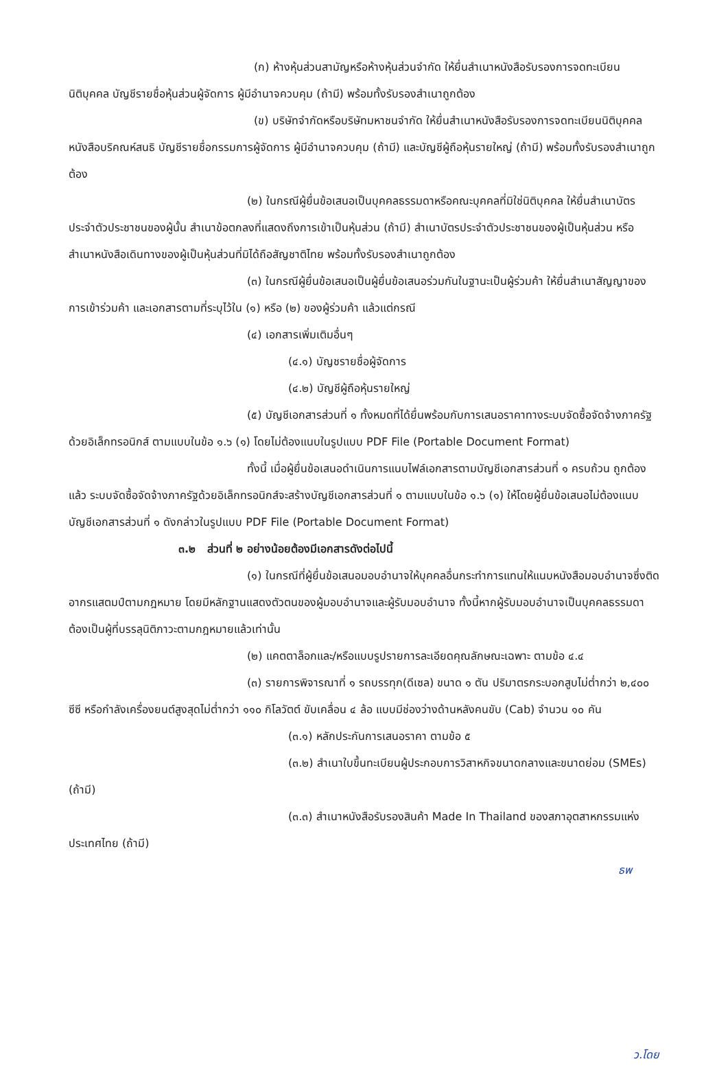(ก) ห้างหุ้นส่วนสามัญหรือห้างหุ้นส่วนจำกัด ให้ยื่นสำเนาหนังสือรับรองการจดทะเบียนนิติบุคคล บัญชีรายชื่อหุ้นส่วนผู้จัดการ ผู้มีอำนาจควบคุม (ถ้ามี) พร้อมทั้งรับรองสำเนาถูกต้อง
(ข) บริษัทจำกัดหรือบริษัทมหาชนจำกัด ให้ยื่นสำเนาหนังสือรับรองการจดทะเบียนนิติบุคคล หนังสือบริคณห์สนธิ บัญชีรายชื่อกรรมการผู้จัดการ ผู้มีอำนาจควบคุม (ถ้ามี) และบัญชีผู้ถือหุ้นรายใหญ่ (ถ้ามี) พร้อมทั้งรับรองสำเนาถูกต้อง
(๒) ในกรณีผู้ยื่นข้อเสนอเป็นบุคคลธรรมดาหรือคณะบุคคลที่มิใช่นิติบุคคล ให้ยื่นสำเนาบัตรประจำตัวประชาชนของผู้นั้น สำเนาข้อตกลงที่แสดงถึงการเข้าเป็นหุ้นส่วน (ถ้ามี) สำเนาบัตรประจำตัวประชาชนของผู้เป็นหุ้นส่วน หรือสำเนาหนังสือเดินทางของผู้เป็นหุ้นส่วนที่มิได้ถือสัญชาติไทย พร้อมทั้งรับรองสำเนาถูกต้อง
(๓) ในกรณีผู้ยื่นข้อเสนอเป็นผู้ยื่นข้อเสนอร่วมกันในฐานะเป็นผู้ร่วมค้า ให้ยื่นสำเนาสัญญาของการเข้าร่วมค้า และเอกสารตามที่ระบุไว้ใน (๑) หรือ (๒) ของผู้ร่วมค้า แล้วแต่กรณี
(๔) เอกสารเพิ่มเติมอื่นๆ
(๔.๑) บัญชรายชื่อผู้จัดการ
(๔.๒) บัญชีผู้ถือหุ้นรายใหญ่
(๕) บัญชีเอกสารส่วนที่ ๑ ทั้งหมดที่ได้ยื่นพร้อมกับการเสนอราคาทางระบบจัดซื้อจัดจ้างภาครัฐด้วยอิเล็กทรอนิกส์ ตามแบบในข้อ ๑.๖ (๑) โดยไม่ต้องแนบในรูปแบบ PDF File (Portable Document Format)
ทั้งนี้ เมื่อผู้ยื่นข้อเสนอดำเนินการแนบไฟล์เอกสารตามบัญชีเอกสารส่วนที่ ๑ ครบถ้วน ถูกต้องแล้ว ระบบจัดซื้อจัดจ้างภาครัฐด้วยอิเล็กทรอนิกส์จะสร้างบัญชีเอกสารส่วนที่ ๑ ตามแบบในข้อ ๑.๖ (๑) ให้โดยผู้ยื่นข้อเสนอไม่ต้องแนบบัญชีเอกสารส่วนที่ ๑ ดังกล่าวในรูปแบบ PDF File (Portable Document Format)
๓.๒ ส่วนที่ ๒ อย่างน้อยต้องมีเอกสารดังต่อไปนี้
(๑) ในกรณีที่ผู้ยื่นข้อเสนอมอบอำนาจให้บุคคลอื่นกระทำการแทนให้แนบหนังสือมอบอำนาจซึ่งติดอากรแสตมป์ตามกฎหมาย โดยมีหลักฐานแสดงตัวตนของผู้มอบอำนาจและผู้รับมอบอำนาจ ทั้งนี้หากผู้รับมอบอำนาจเป็นบุคคลธรรมดาต้องเป็นผู้ที่บรรลุนิติภาวะตามกฎหมายแล้วเท่านั้น
(๒) แคตตาล็อกและ/หรือแบบรูปรายการละเอียดคุณลักษณะเฉพาะ ตามข้อ ๔.๔
(๓) รายการพิจารณาที่ ๑ รถบรรทุก(ดีเซล) ขนาด ๑ ตัน ปริมาตรกระบอกสูบไม่ต่ำกว่า ๒,๔๐๐ ซีซี หรือกำลังเครื่องยนต์สูงสุดไม่ต่ำกว่า ๑๑๐ กิโลวัตต์ ขับเคลื่อน ๔ ล้อ แบบมีช่องว่างด้านหลังคนขับ (Cab) จำนวน ๑๐ คัน
(๓.๑) หลักประกันการเสนอราคา ตามข้อ ๕
(๓.๒) สำเนาใบขึ้นทะเบียนผู้ประกอบการวิสาหกิจขนาดกลางและขนาดย่อม (SMEs) (ถ้ามี)
(๓.๓) สำเนาหนังสือรับรองสินค้า Made In Thailand ของสภาอุตสาหกรรมแห่งประเทศไทย (ถ้ามี)
ธพ
ว.โดย